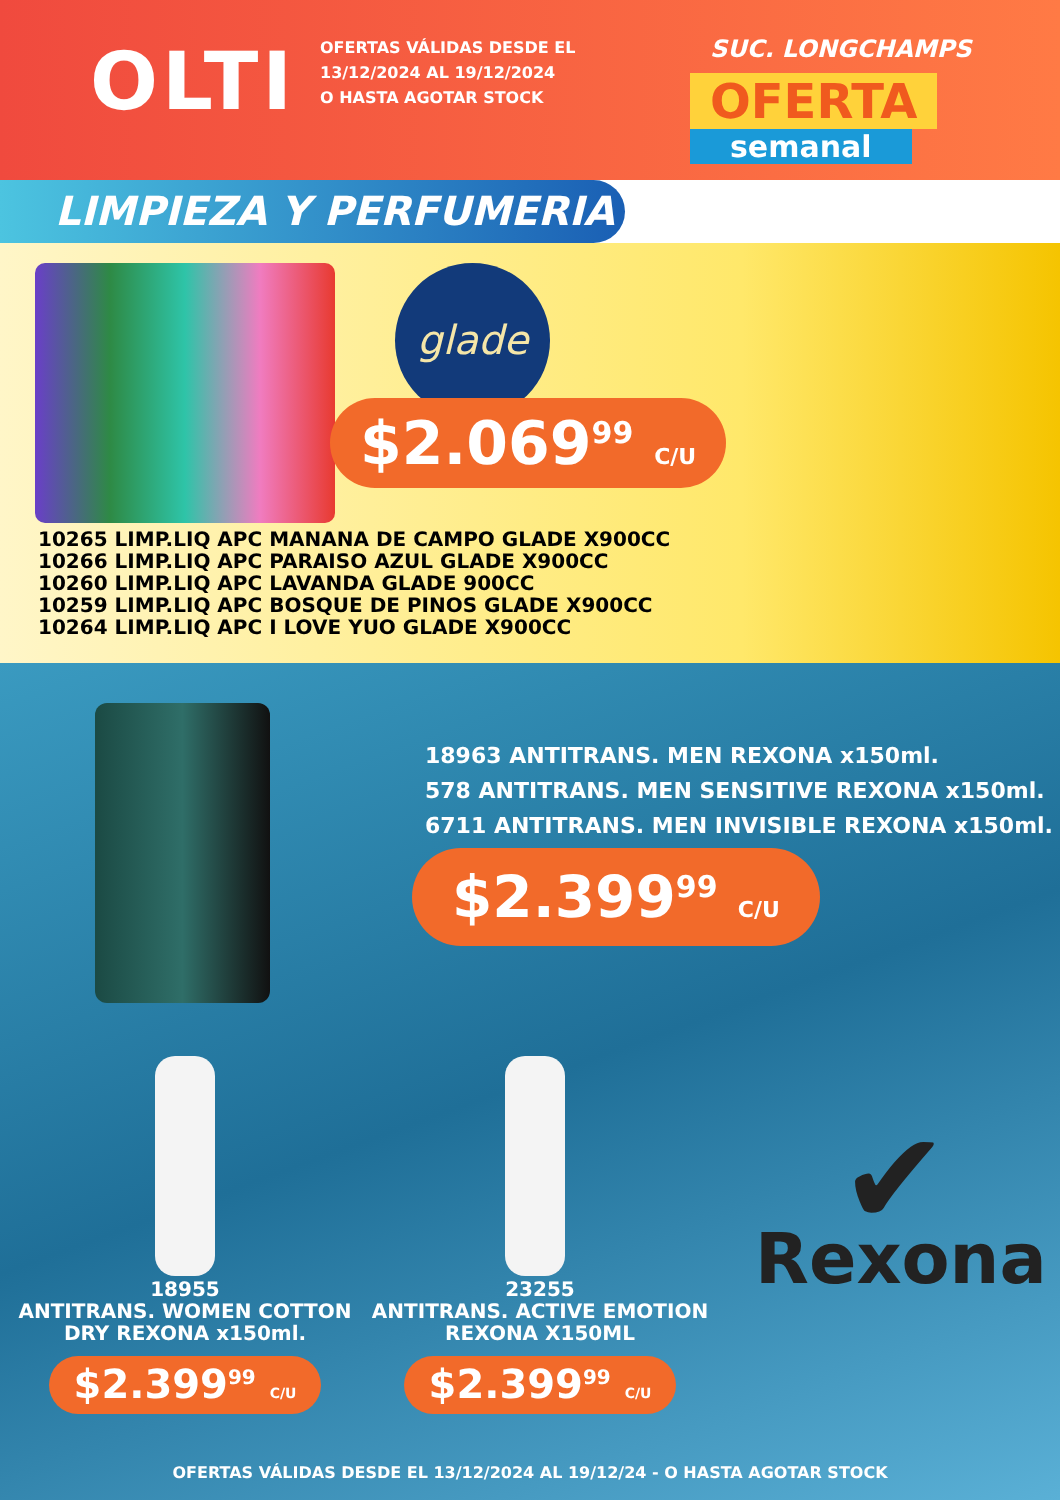OLTI
OFERTAS VÁLIDAS DESDE EL
13/12/2024 AL 19/12/2024
O HASTA AGOTAR STOCK
SUC. LONGCHAMPS
OFERTA
semanal
LIMPIEZA Y PERFUMERIA
glade
$2.069<sup>99</sup> C/U
10265 LIMP.LIQ APC MANANA DE CAMPO GLADE X900CC
10266 LIMP.LIQ APC PARAISO AZUL GLADE X900CC
10260 LIMP.LIQ APC LAVANDA GLADE 900CC
10259 LIMP.LIQ APC BOSQUE DE PINOS GLADE X900CC
10264 LIMP.LIQ APC I LOVE YUO GLADE X900CC
18963 ANTITRANS. MEN REXONA x150ml.
578 ANTITRANS. MEN SENSITIVE REXONA x150ml.
6711 ANTITRANS. MEN INVISIBLE REXONA x150ml.
$2.399<sup>99</sup> C/U
18955
ANTITRANS. WOMEN COTTON DRY REXONA x150ml.
$2.399<sup>99</sup> C/U
23255
ANTITRANS. ACTIVE EMOTION REXONA X150ML
$2.399<sup>99</sup> C/U
✔
Rexona
OFERTAS VÁLIDAS DESDE EL 13/12/2024 AL 19/12/24 - O HASTA AGOTAR STOCK